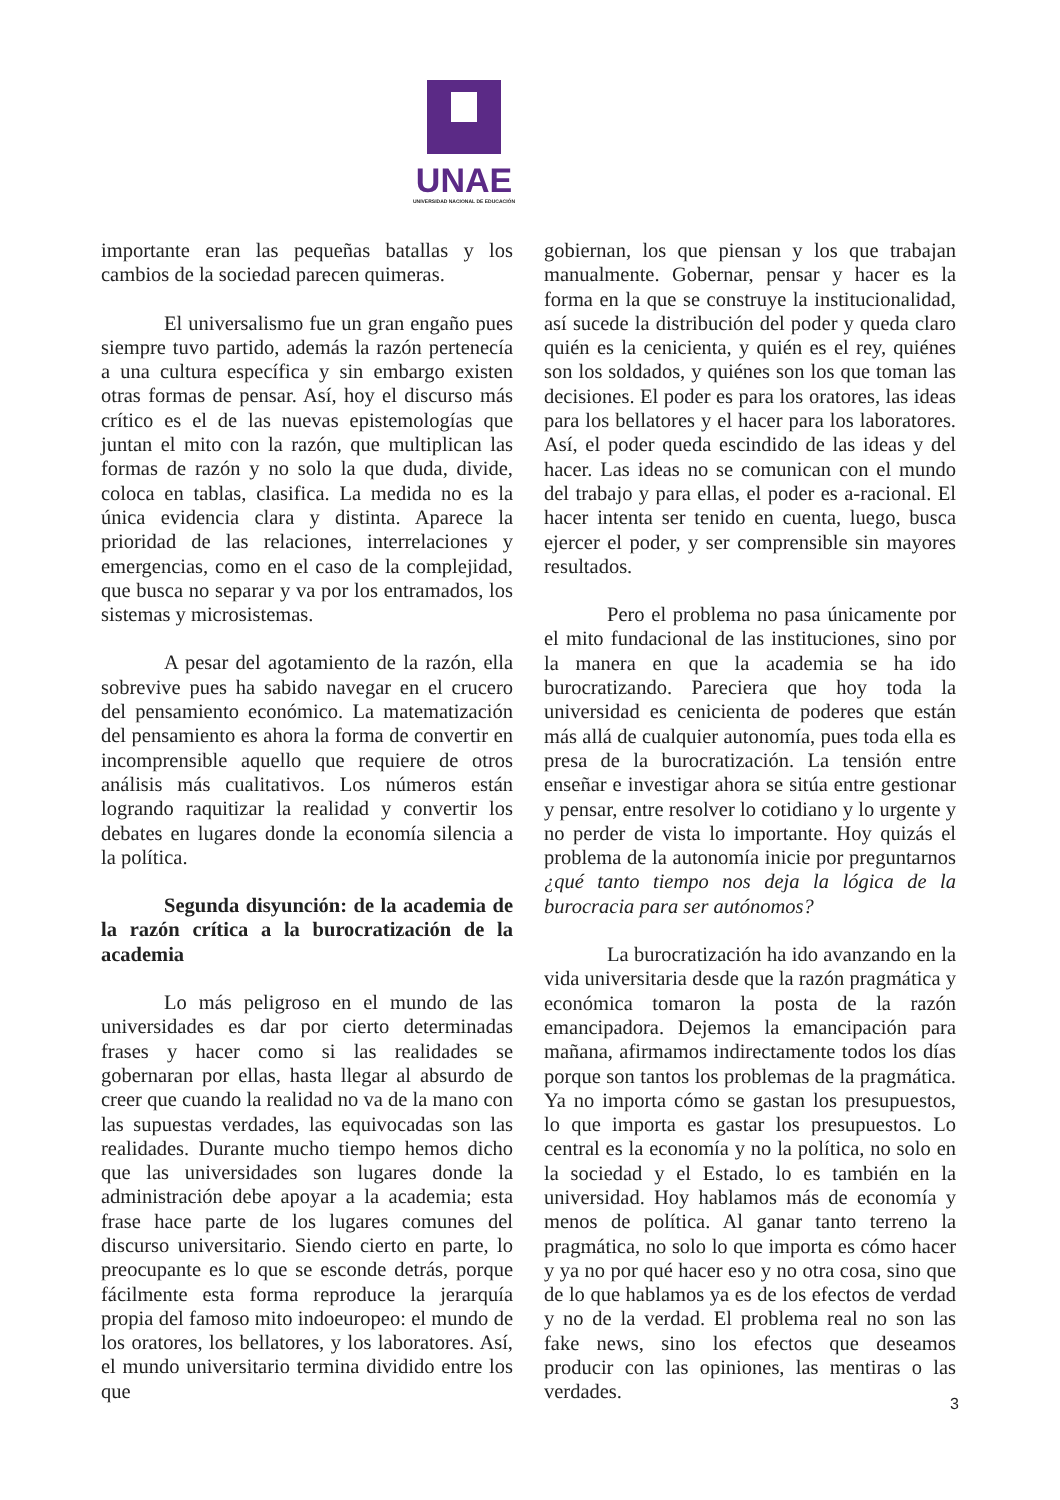UNAE
UNIVERSIDAD NACIONAL DE EDUCACIÓN
importante eran las pequeñas batallas y los cambios de la sociedad parecen quimeras.
El universalismo fue un gran engaño pues siempre tuvo partido, además la razón pertenecía a una cultura específica y sin embargo existen otras formas de pensar. Así, hoy el discurso más crítico es el de las nuevas epistemologías que juntan el mito con la razón, que multiplican las formas de razón y no solo la que duda, divide, coloca en tablas, clasifica. La medida no es la única evidencia clara y distinta. Aparece la prioridad de las relaciones, interrelaciones y emergencias, como en el caso de la complejidad, que busca no separar y va por los entramados, los sistemas y microsistemas.
A pesar del agotamiento de la razón, ella sobrevive pues ha sabido navegar en el crucero del pensamiento económico. La matematización del pensamiento es ahora la forma de convertir en incomprensible aquello que requiere de otros análisis más cualitativos. Los números están logrando raquitizar la realidad y convertir los debates en lugares donde la economía silencia a la política.
Segunda disyunción: de la academia de la razón crítica a la burocratización de la academia
Lo más peligroso en el mundo de las universidades es dar por cierto determinadas frases y hacer como si las realidades se gobernaran por ellas, hasta llegar al absurdo de creer que cuando la realidad no va de la mano con las supuestas verdades, las equivocadas son las realidades. Durante mucho tiempo hemos dicho que las universidades son lugares donde la administración debe apoyar a la academia; esta frase hace parte de los lugares comunes del discurso universitario. Siendo cierto en parte, lo preocupante es lo que se esconde detrás, porque fácilmente esta forma reproduce la jerarquía propia del famoso mito indoeuropeo: el mundo de los oratores, los bellatores, y los laboratores. Así, el mundo universitario termina dividido entre los que
gobiernan, los que piensan y los que trabajan manualmente. Gobernar, pensar y hacer es la forma en la que se construye la institucionalidad, así sucede la distribución del poder y queda claro quién es la cenicienta, y quién es el rey, quiénes son los soldados, y quiénes son los que toman las decisiones. El poder es para los oratores, las ideas para los bellatores y el hacer para los laboratores. Así, el poder queda escindido de las ideas y del hacer. Las ideas no se comunican con el mundo del trabajo y para ellas, el poder es a-racional. El hacer intenta ser tenido en cuenta, luego, busca ejercer el poder, y ser comprensible sin mayores resultados.
Pero el problema no pasa únicamente por el mito fundacional de las instituciones, sino por la manera en que la academia se ha ido burocratizando. Pareciera que hoy toda la universidad es cenicienta de poderes que están más allá de cualquier autonomía, pues toda ella es presa de la burocratización. La tensión entre enseñar e investigar ahora se sitúa entre gestionar y pensar, entre resolver lo cotidiano y lo urgente y no perder de vista lo importante. Hoy quizás el problema de la autonomía inicie por preguntarnos ¿qué tanto tiempo nos deja la lógica de la burocracia para ser autónomos?
La burocratización ha ido avanzando en la vida universitaria desde que la razón pragmática y económica tomaron la posta de la razón emancipadora. Dejemos la emancipación para mañana, afirmamos indirectamente todos los días porque son tantos los problemas de la pragmática. Ya no importa cómo se gastan los presupuestos, lo que importa es gastar los presupuestos. Lo central es la economía y no la política, no solo en la sociedad y el Estado, lo es también en la universidad. Hoy hablamos más de economía y menos de política. Al ganar tanto terreno la pragmática, no solo lo que importa es cómo hacer y ya no por qué hacer eso y no otra cosa, sino que de lo que hablamos ya es de los efectos de verdad y no de la verdad. El problema real no son las fake news, sino los efectos que deseamos producir con las opiniones, las mentiras o las verdades.
3